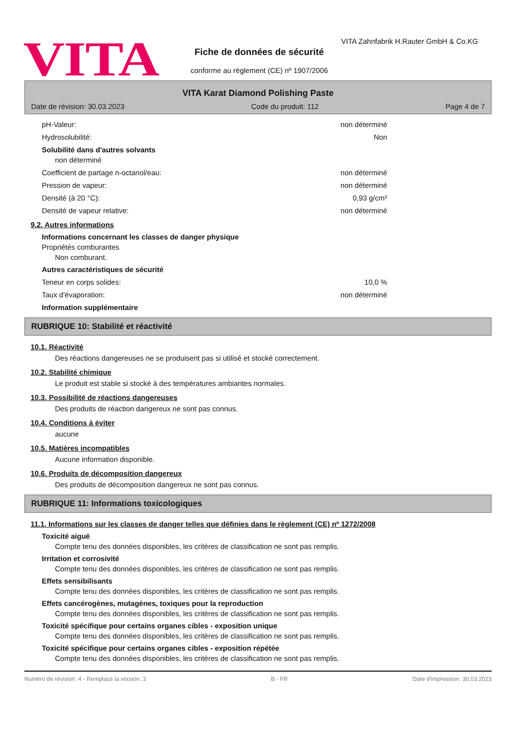VITA
VITA Zahnfabrik H.Rauter GmbH & Co.KG
Fiche de données de sécurité
conforme au règlement (CE) nº 1907/2006
VITA Karat Diamond Polishing Paste
Date de révision: 30.03.2023 Code du produit: 112 Page 4 de 7
pH-Valeur: non déterminé
Hydrosolubilité: Non
Solubilité dans d'autres solvants
non déterminé
Coefficient de partage n-octanol/eau: non déterminé
Pression de vapeur: non déterminé
Densité (à 20 °C): 0,93 g/cm³
Densité de vapeur relative: non déterminé
9.2. Autres informations
Informations concernant les classes de danger physique
Propriétés comburantes
Non comburant.
Autres caractéristiques de sécurité
Teneur en corps solides: 10,0 %
Taux d'évaporation: non déterminé
Information supplémentaire
RUBRIQUE 10: Stabilité et réactivité
10.1. Réactivité
Des réactions dangereuses ne se produisent pas si utilisé et stocké correctement.
10.2. Stabilité chimique
Le produit est stable si stocké à des températures ambiantes normales.
10.3. Possibilité de réactions dangereuses
Des produits de réaction dangereux ne sont pas connus.
10.4. Conditions à éviter
aucune
10.5. Matières incompatibles
Aucune information disponible.
10.6. Produits de décomposition dangereux
Des produits de décomposition dangereux ne sont pas connus.
RUBRIQUE 11: Informations toxicologiques
11.1. Informations sur les classes de danger telles que définies dans le règlement (CE) nº 1272/2008
Toxicité aiguë
Compte tenu des données disponibles, les critères de classification ne sont pas remplis.
Irritation et corrosivité
Compte tenu des données disponibles, les critères de classification ne sont pas remplis.
Effets sensibilisants
Compte tenu des données disponibles, les critères de classification ne sont pas remplis.
Effets cancérogènes, mutagènes, toxiques pour la reproduction
Compte tenu des données disponibles, les critères de classification ne sont pas remplis.
Toxicité spécifique pour certains organes cibles - exposition unique
Compte tenu des données disponibles, les critères de classification ne sont pas remplis.
Toxicité spécifique pour certains organes cibles - exposition répétée
Compte tenu des données disponibles, les critères de classification ne sont pas remplis.
Numéro de révision: 4 - Remplace la version: 3 B - FR Date d'impression: 30.03.2023